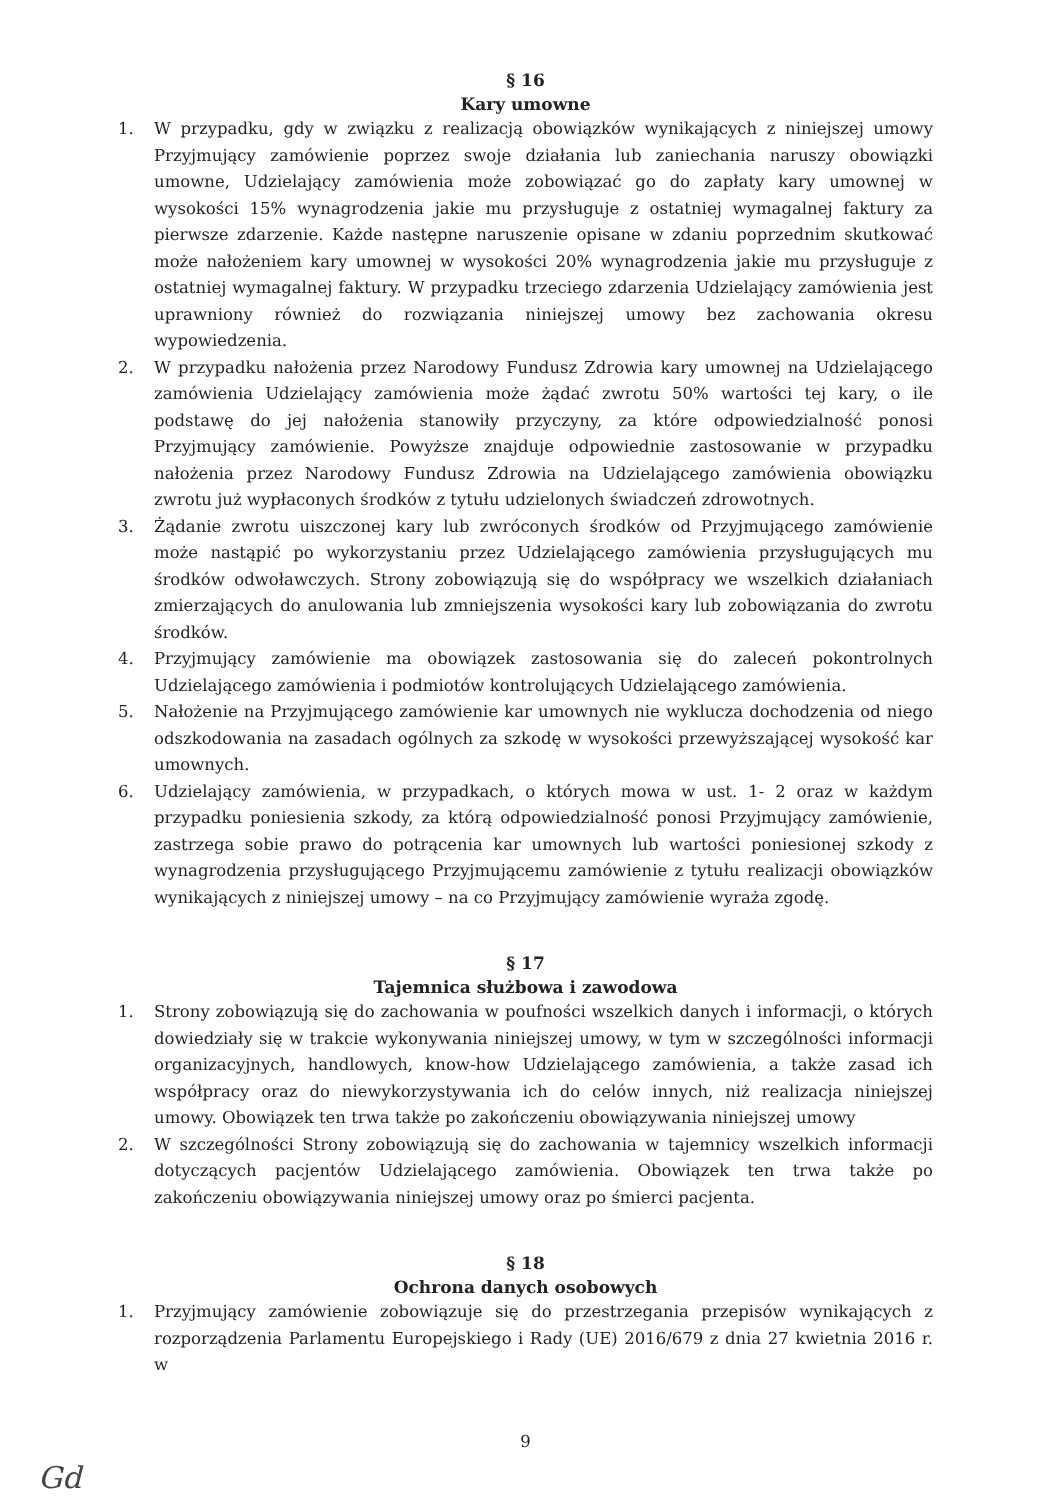§ 16
Kary umowne
1. W przypadku, gdy w związku z realizacją obowiązków wynikających z niniejszej umowy Przyjmujący zamówienie poprzez swoje działania lub zaniechania naruszy obowiązki umowne, Udzielający zamówienia może zobowiązać go do zapłaty kary umownej w wysokości 15% wynagrodzenia jakie mu przysługuje z ostatniej wymagalnej faktury za pierwsze zdarzenie. Każde następne naruszenie opisane w zdaniu poprzednim skutkować może nałożeniem kary umownej w wysokości 20% wynagrodzenia jakie mu przysługuje z ostatniej wymagalnej faktury. W przypadku trzeciego zdarzenia Udzielający zamówienia jest uprawniony również do rozwiązania niniejszej umowy bez zachowania okresu wypowiedzenia.
2. W przypadku nałożenia przez Narodowy Fundusz Zdrowia kary umownej na Udzielającego zamówienia Udzielający zamówienia może żądać zwrotu 50% wartości tej kary, o ile podstawę do jej nałożenia stanowiły przyczyny, za które odpowiedzialność ponosi Przyjmujący zamówienie. Powyższe znajduje odpowiednie zastosowanie w przypadku nałożenia przez Narodowy Fundusz Zdrowia na Udzielającego zamówienia obowiązku zwrotu już wypłaconych środków z tytułu udzielonych świadczeń zdrowotnych.
3. Żądanie zwrotu uiszczonej kary lub zwróconych środków od Przyjmującego zamówienie może nastąpić po wykorzystaniu przez Udzielającego zamówienia przysługujących mu środków odwoławczych. Strony zobowiązują się do współpracy we wszelkich działaniach zmierzających do anulowania lub zmniejszenia wysokości kary lub zobowiązania do zwrotu środków.
4. Przyjmujący zamówienie ma obowiązek zastosowania się do zaleceń pokontrolnych Udzielającego zamówienia i podmiotów kontrolujących Udzielającego zamówienia.
5. Nałożenie na Przyjmującego zamówienie kar umownych nie wyklucza dochodzenia od niego odszkodowania na zasadach ogólnych za szkodę w wysokości przewyższającej wysokość kar umownych.
6. Udzielający zamówienia, w przypadkach, o których mowa w ust. 1- 2 oraz w każdym przypadku poniesienia szkody, za którą odpowiedzialność ponosi Przyjmujący zamówienie, zastrzega sobie prawo do potrącenia kar umownych lub wartości poniesionej szkody z wynagrodzenia przysługującego Przyjmującemu zamówienie z tytułu realizacji obowiązków wynikających z niniejszej umowy – na co Przyjmujący zamówienie wyraża zgodę.
§ 17
Tajemnica służbowa i zawodowa
1. Strony zobowiązują się do zachowania w poufności wszelkich danych i informacji, o których dowiedziały się w trakcie wykonywania niniejszej umowy, w tym w szczególności informacji organizacyjnych, handlowych, know-how Udzielającego zamówienia, a także zasad ich współpracy oraz do niewykorzystywania ich do celów innych, niż realizacja niniejszej umowy. Obowiązek ten trwa także po zakończeniu obowiązywania niniejszej umowy
2. W szczególności Strony zobowiązują się do zachowania w tajemnicy wszelkich informacji dotyczących pacjentów Udzielającego zamówienia. Obowiązek ten trwa także po zakończeniu obowiązywania niniejszej umowy oraz po śmierci pacjenta.
§ 18
Ochrona danych osobowych
1. Przyjmujący zamówienie zobowiązuje się do przestrzegania przepisów wynikających z rozporządzenia Parlamentu Europejskiego i Rady (UE) 2016/679 z dnia 27 kwietnia 2016 r. w
9
Gd